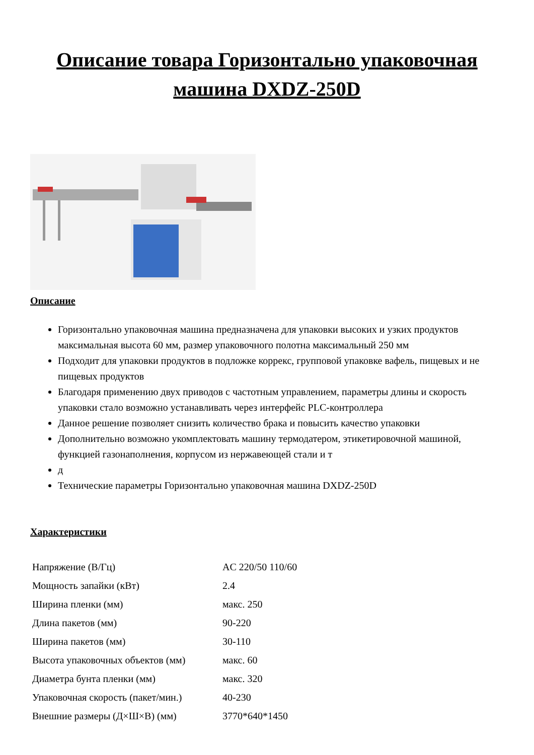Описание товара Горизонтально упаковочная машина DXDZ-250D
Описание
Горизонтально упаковочная машина предназначена для упаковки высоких и узких продуктов максимальная высота 60 мм, размер упаковочного полотна максимальный 250 мм
Подходит для упаковки продуктов в подложке коррекс, групповой упаковке вафель, пищевых и не пищевых продуктов
Благодаря применению двух приводов с частотным управлением, параметры длины и скорость упаковки стало возможно устанавливать через интерфейс PLC-контроллера
Данное решение позволяет снизить количество брака и повысить качество упаковки
Дополнительно возможно укомплектовать машину термодатером, этикетировочной машиной, функцией газонаполнения, корпусом из нержавеющей стали и т
д
Технические параметры Горизонтально упаковочная машина DXDZ-250D
Характеристики
| Напряжение (В/Гц) | AC 220/50 110/60 |
| Мощность запайки (кВт) | 2.4 |
| Ширина пленки (мм) | макс. 250 |
| Длина пакетов (мм) | 90-220 |
| Ширина пакетов (мм) | 30-110 |
| Высота упаковочных объектов (мм) | макс. 60 |
| Диаметра бунта пленки (мм) | макс. 320 |
| Упаковочная скорость (пакет/мин.) | 40-230 |
| Внешние размеры (Д×Ш×В) (мм) | 3770*640*1450 |